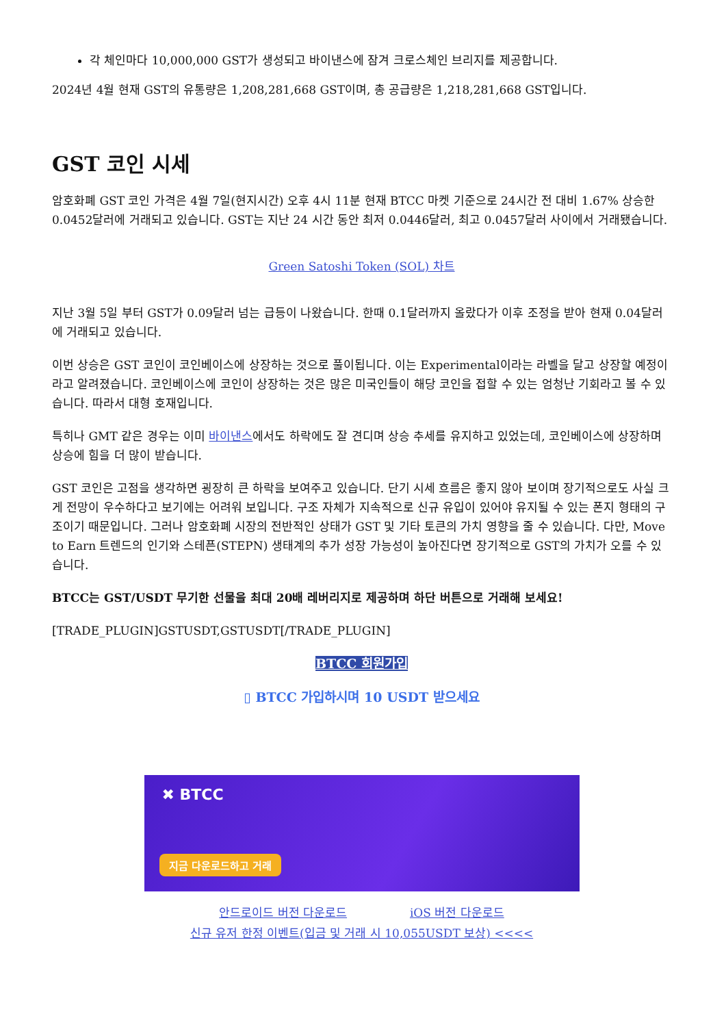각 체인마다 10,000,000 GST가 생성되고 바이낸스에 잠겨 크로스체인 브리지를 제공합니다.
2024년 4월 현재 GST의 유통량은 1,208,281,668 GST이며, 총 공급량은 1,218,281,668 GST입니다.
GST 코인 시세
암호화폐 GST 코인 가격은 4월 7일(현지시간) 오후 4시 11분 현재 BTCC 마켓 기준으로 24시간 전 대비 1.67% 상승한 0.0452달러에 거래되고 있습니다. GST는 지난 24 시간 동안 최저 0.0446달러, 최고 0.0457달러 사이에서 거래됐습니다.
Green Satoshi Token (SOL) 차트
지난 3월 5일 부터 GST가 0.09달러 넘는 급등이 나왔습니다. 한때 0.1달러까지 올랐다가 이후 조정을 받아 현재 0.04달러에 거래되고 있습니다.
이번 상승은 GST 코인이 코인베이스에 상장하는 것으로 풀이됩니다. 이는 Experimental이라는 라벨을 달고 상장할 예정이라고 알려졌습니다. 코인베이스에 코인이 상장하는 것은 많은 미국인들이 해당 코인을 접할 수 있는 엄청난 기회라고 볼 수 있습니다. 따라서 대형 호재입니다.
특히나 GMT 같은 경우는 이미 바이낸스에서도 하락에도 잘 견디며 상승 추세를 유지하고 있었는데, 코인베이스에 상장하며 상승에 힘을 더 많이 받습니다.
GST 코인은 고점을 생각하면 굉장히 큰 하락을 보여주고 있습니다. 단기 시세 흐름은 좋지 않아 보이며 장기적으로도 사실 크게 전망이 우수하다고 보기에는 어려워 보입니다. 구조 자체가 지속적으로 신규 유입이 있어야 유지될 수 있는 폰지 형태의 구조이기 때문입니다. 그러나 암호화폐 시장의 전반적인 상태가 GST 및 기타 토큰의 가치 영향을 줄 수 있습니다. 다만, Move to Earn 트렌드의 인기와 스테픈(STEPN) 생태계의 추가 성장 가능성이 높아진다면 장기적으로 GST의 가치가 오를 수 있습니다.
BTCC는 GST/USDT 무기한 선물을 최대 20배 레버리지로 제공하며 하단 버튼으로 거래해 보세요!
[TRADE_PLUGIN]GSTUSDT,GSTUSDT[/TRADE_PLUGIN]
BTCC 회원가입
▯ BTCC 가입하시며 10 USDT 받으세요
✖ BTCC
지금 다운로드하고 거래
안드로이드 버전 다운로드 iOS 버전 다운로드
신규 유저 한정 이벤트(입금 및 거래 시 10,055USDT 보상) <<<<